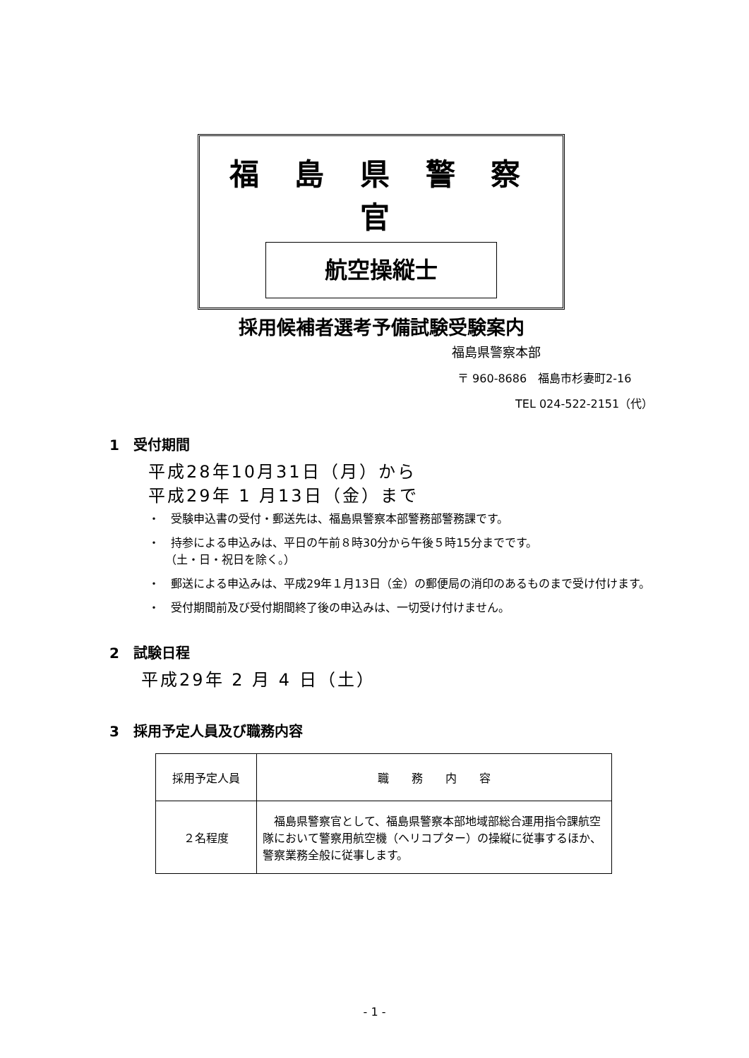福 島 県 警 察 官
航空操縦士
採用候補者選考予備試験受験案内
福島県警察本部
〒 960-8686　福島市杉妻町2-16
TEL 024-522-2151（代）
1　受付期間
平成28年10月31日（月）から
平成29年 1 月13日（金）まで
・　受験申込書の受付・郵送先は、福島県警察本部警務部警務課です。
・　持参による申込みは、平日の午前８時30分から午後５時15分までです。
　　（土・日・祝日を除く。）
・　郵送による申込みは、平成29年１月13日（金）の郵便局の消印のあるものまで受け付けます。
・　受付期間前及び受付期間終了後の申込みは、一切受け付けません。
2　試験日程
平成29年 2 月 4 日（土）
3　採用予定人員及び職務内容
| 採用予定人員 | 職 務 内 容 |
| --- | --- |
| ２名程度 | 福島県警察官として、福島県警察本部地域部総合運用指令課航空隊において警察用航空機（ヘリコプター）の操縦に従事するほか、警察業務全般に従事します。 |
- 1 -